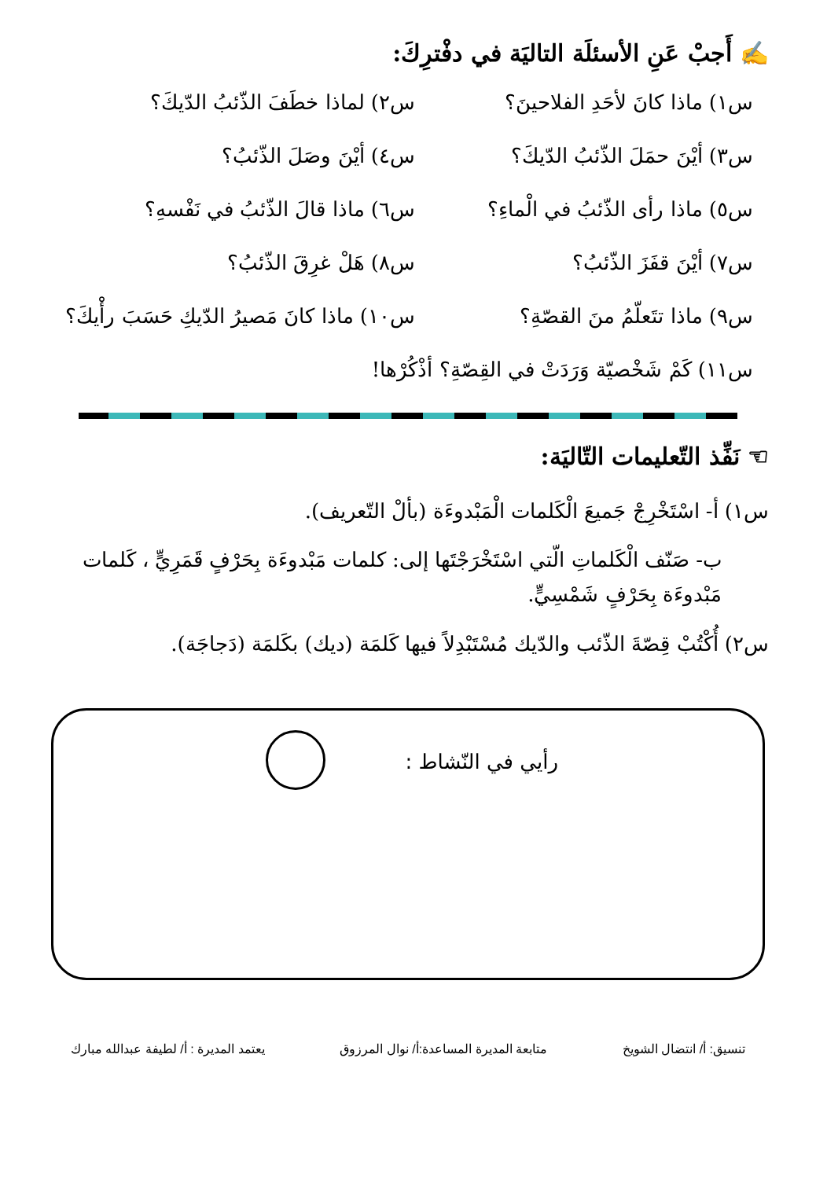✍ أَجبْ عَنِ الأسئلَة التاليَة في دفْترِكَ:
س١) ماذا كانَ لأحَدِ الفلاحينَ؟
س٢) لماذا خطَفَ الذّئبُ الدّيكَ؟
س٣) أيْنَ حمَلَ الذّئبُ الدّيكَ؟
س٤) أيْنَ وصَلَ الذّئبُ؟
س٥) ماذا رأى الذّئبُ في الْماءِ؟
س٦) ماذا قالَ الذّئبُ في نَفْسهِ؟
س٧) أيْنَ قفَزَ الذّئبُ؟
س٨) هَلْ غرِقَ الذّئبُ؟
س٩) ماذا تتَعلّمُ منَ القصّةِ؟
س١٠) ماذا كانَ مَصيرُ الدّيكِ حَسَبَ رأْيكَ؟
س١١) كَمْ شَخْصيّة وَرَدَتْ في القِصّةِ؟ أذْكُرْها!
☜ نَفِّذ التّعليمات التّاليَة:
س١) أ- اسْتَخْرِجْ جَميعَ الْكَلمات الْمَبْدوءَة (بألْ التّعريف).
ب- صَنّف الْكَلماتِ الّتي اسْتَخْرَجْتَها إلى: كلمات مَبْدوءَة بِحَرْفٍ قَمَرِيٍّ ، كَلمات مَبْدوءَة بِحَرْفٍ شَمْسِيٍّ.
س٢) أُكْتُبْ قِصّةَ الذّئب والدّيك مُسْتَبْدِلاً فيها كَلمَة (ديك) بكَلمَة (دَجاجَة).
رأيي في النّشاط :
تنسيق: أ/ انتضال الشويخ متابعة المديرة المساعدة:أ/ نوال المرزوق يعتمد المديرة : أ/ لطيفة عبدالله مبارك